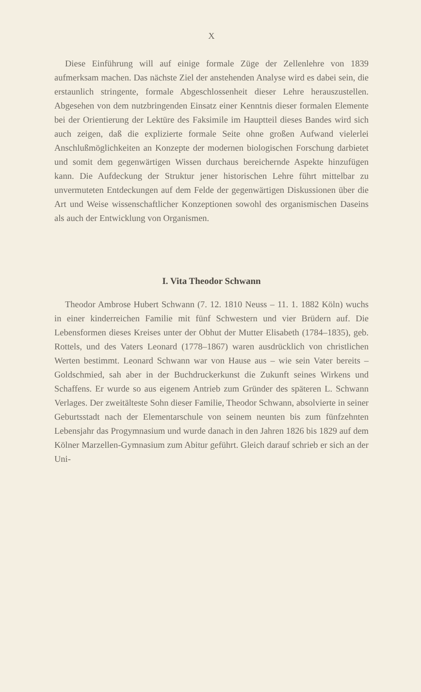X
Diese Einführung will auf einige formale Züge der Zellenlehre von 1839 aufmerksam machen. Das nächste Ziel der anstehenden Analyse wird es dabei sein, die erstaunlich stringente, formale Abgeschlossenheit dieser Lehre herauszustellen. Abgesehen von dem nutzbringenden Einsatz einer Kenntnis dieser formalen Elemente bei der Orientierung der Lektüre des Faksimile im Hauptteil dieses Bandes wird sich auch zeigen, daß die explizierte formale Seite ohne großen Aufwand vielerlei Anschlußmöglichkeiten an Konzepte der modernen biologischen Forschung darbietet und somit dem gegenwärtigen Wissen durchaus bereichernde Aspekte hinzufügen kann. Die Aufdeckung der Struktur jener historischen Lehre führt mittelbar zu unvermuteten Entdeckungen auf dem Felde der gegenwärtigen Diskussionen über die Art und Weise wissenschaftlicher Konzeptionen sowohl des organismischen Daseins als auch der Entwicklung von Organismen.
I. Vita Theodor Schwann
Theodor Ambrose Hubert Schwann (7. 12. 1810 Neuss – 11. 1. 1882 Köln) wuchs in einer kinderreichen Familie mit fünf Schwestern und vier Brüdern auf. Die Lebensformen dieses Kreises unter der Obhut der Mutter Elisabeth (1784–1835), geb. Rottels, und des Vaters Leonard (1778–1867) waren ausdrücklich von christlichen Werten bestimmt. Leonard Schwann war von Hause aus – wie sein Vater bereits – Goldschmied, sah aber in der Buchdruckerkunst die Zukunft seines Wirkens und Schaffens. Er wurde so aus eigenem Antrieb zum Gründer des späteren L. Schwann Verlages. Der zweitälteste Sohn dieser Familie, Theodor Schwann, absolvierte in seiner Geburtsstadt nach der Elementarschule von seinem neunten bis zum fünfzehnten Lebensjahr das Progymnasium und wurde danach in den Jahren 1826 bis 1829 auf dem Kölner Marzellen-Gymnasium zum Abitur geführt. Gleich darauf schrieb er sich an der Uni-